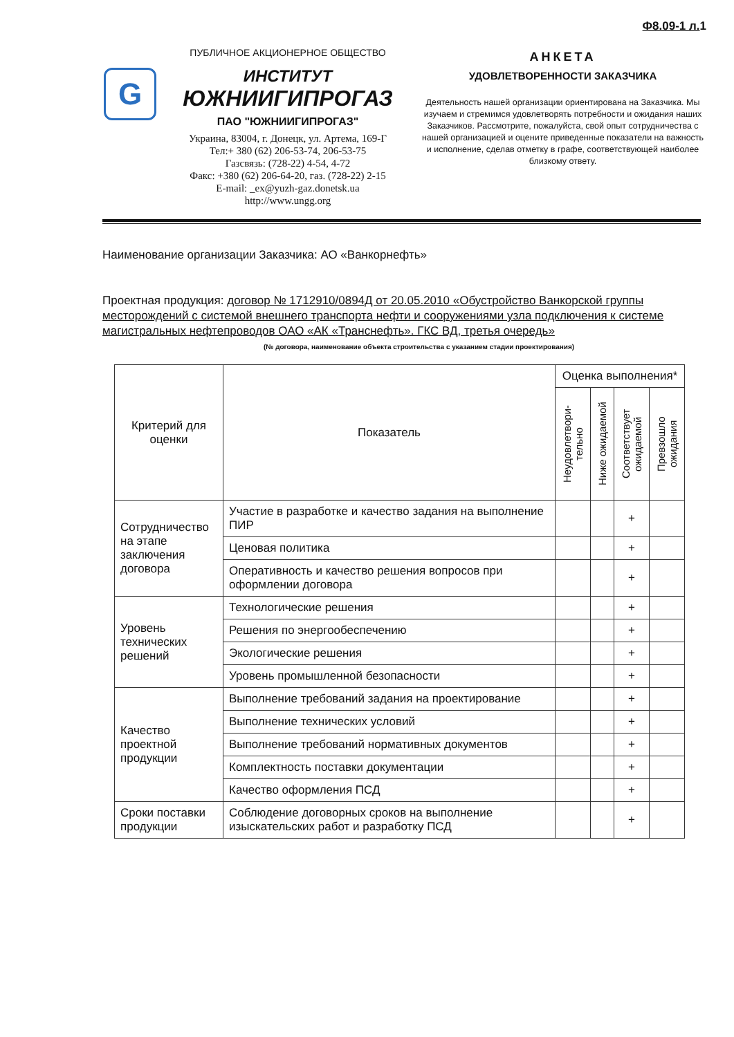Ф8.09-1 л. 1
G
ПУБЛИЧНОЕ АКЦИОНЕРНОЕ ОБЩЕСТВО
ИНСТИТУТ
ЮЖНИИГИПРОГАЗ
ПАО "ЮЖНИИГИПРОГАЗ"
Украина, 83004, г. Донецк, ул. Артема, 169-Г
Тел:+ 380 (62) 206-53-74, 206-53-75
Газсвязь: (728-22) 4-54, 4-72
Факс: +380 (62) 206-64-20, газ. (728-22) 2-15
E-mail: _ex@yuzh-gaz.donetsk.ua
http://www.ungg.org
АНКЕТА
УДОВЛЕТВОРЕННОСТИ ЗАКАЗЧИКА
Деятельность нашей организации ориентирована на Заказчика. Мы изучаем и стремимся удовлетворять потребности и ожидания наших Заказчиков. Рассмотрите, пожалуйста, свой опыт сотрудничества с нашей организацией и оцените приведенные показатели на важность и исполнение, сделав отметку в графе, соответствующей наиболее близкому ответу.
Наименование организации Заказчика: АО «Ванкорнефть»
Проектная продукция: договор № 1712910/0894Д от 20.05.2010 «Обустройство Ванкорской группы месторождений с системой внешнего транспорта нефти и сооружениями узла подключения к системе магистральных нефтепроводов ОАО «АК «Транснефть». ГКС ВД, третья очередь»
(№ договора, наименование объекта строительства с указанием стадии проектирования)
| Критерий для оценки | Показатель | Оценка выполнения* | | | |
| --- | --- | --- | --- | --- | --- |
| | | Неудовлетвори-тельно | Ниже ожидаемой | Соответствует ожидаемой | Превзошло ожидания |
| Сотрудничество на этапе заключения договора | Участие в разработке и качество задания на выполнение ПИР | | | + | |
| | Ценовая политика | | | + | |
| | Оперативность и качество решения вопросов при оформлении договора | | | + | |
| Уровень технических решений | Технологические решения | | | + | |
| | Решения по энергообеспечению | | | + | |
| | Экологические решения | | | + | |
| | Уровень промышленной безопасности | | | + | |
| Качество проектной продукции | Выполнение требований задания на проектирование | | | + | |
| | Выполнение технических условий | | | + | |
| | Выполнение требований нормативных документов | | | + | |
| | Комплектность поставки документации | | | + | |
| | Качество оформления ПСД | | | + | |
| Сроки поставки продукции | Соблюдение договорных сроков на выполнение изыскательских работ и разработку ПСД | | | + | |